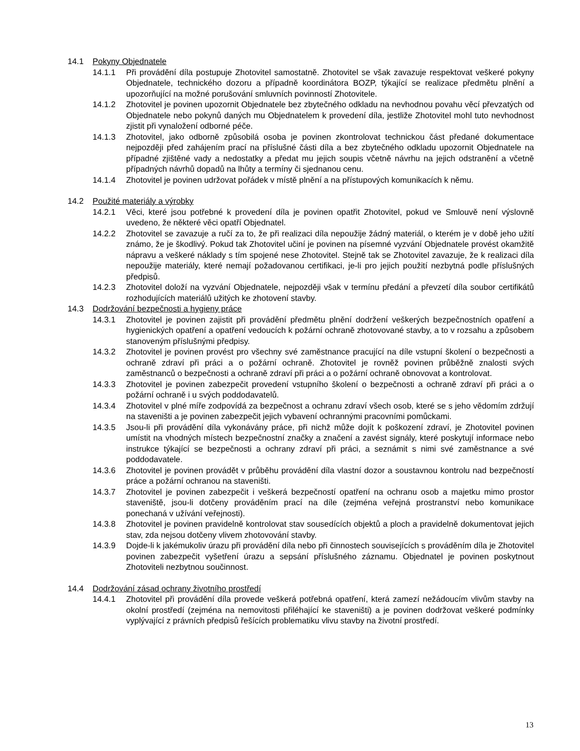14.1 Pokyny Objednatele
14.1.1 Při provádění díla postupuje Zhotovitel samostatně. Zhotovitel se však zavazuje respektovat veškeré pokyny Objednatele, technického dozoru a případně koordinátora BOZP, týkající se realizace předmětu plnění a upozorňující na možné porušování smluvních povinností Zhotovitele.
14.1.2 Zhotovitel je povinen upozornit Objednatele bez zbytečného odkladu na nevhodnou povahu věcí převzatých od Objednatele nebo pokynů daných mu Objednatelem k provedení díla, jestliže Zhotovitel mohl tuto nevhodnost zjistit při vynaložení odborné péče.
14.1.3 Zhotovitel, jako odborně způsobilá osoba je povinen zkontrolovat technickou část předané dokumentace nejpozději před zahájením prací na příslušné části díla a bez zbytečného odkladu upozornit Objednatele na případné zjištěné vady a nedostatky a předat mu jejich soupis včetně návrhu na jejich odstranění a včetně případných návrhů dopadů na lhůty a termíny či sjednanou cenu.
14.1.4 Zhotovitel je povinen udržovat pořádek v místě plnění a na přístupových komunikacích k němu.
14.2 Použité materiály a výrobky
14.2.1 Věci, které jsou potřebné k provedení díla je povinen opatřit Zhotovitel, pokud ve Smlouvě není výslovně uvedeno, že některé věci opatří Objednatel.
14.2.2 Zhotovitel se zavazuje a ručí za to, že při realizaci díla nepoužije žádný materiál, o kterém je v době jeho užití známo, že je škodlivý. Pokud tak Zhotovitel učiní je povinen na písemné vyzvání Objednatele provést okamžitě nápravu a veškeré náklady s tím spojené nese Zhotovitel. Stejně tak se Zhotovitel zavazuje, že k realizaci díla nepoužije materiály, které nemají požadovanou certifikaci, je-li pro jejich použití nezbytná podle příslušných předpisů.
14.2.3 Zhotovitel doloží na vyzvání Objednatele, nejpozději však v termínu předání a převzetí díla soubor certifikátů rozhodujících materiálů užitých ke zhotovení stavby.
14.3 Dodržování bezpečnosti a hygieny práce
14.3.1 Zhotovitel je povinen zajistit při provádění předmětu plnění dodržení veškerých bezpečnostních opatření a hygienických opatření a opatření vedoucích k požární ochraně zhotovované stavby, a to v rozsahu a způsobem stanoveným příslušnými předpisy.
14.3.2 Zhotovitel je povinen provést pro všechny své zaměstnance pracující na díle vstupní školení o bezpečnosti a ochraně zdraví při práci a o požární ochraně. Zhotovitel je rovněž povinen průběžně znalosti svých zaměstnanců o bezpečnosti a ochraně zdraví při práci a o požární ochraně obnovovat a kontrolovat.
14.3.3 Zhotovitel je povinen zabezpečit provedení vstupního školení o bezpečnosti a ochraně zdraví při práci a o požární ochraně i u svých poddodavatelů.
14.3.4 Zhotovitel v plné míře zodpovídá za bezpečnost a ochranu zdraví všech osob, které se s jeho vědomím zdržují na staveništi a je povinen zabezpečit jejich vybavení ochrannými pracovními pomůckami.
14.3.5 Jsou-li při provádění díla vykonávány práce, při nichž může dojít k poškození zdraví, je Zhotovitel povinen umístit na vhodných místech bezpečnostní značky a značení a zavést signály, které poskytují informace nebo instrukce týkající se bezpečnosti a ochrany zdraví při práci, a seznámit s nimi své zaměstnance a své poddodavatele.
14.3.6 Zhotovitel je povinen provádět v průběhu provádění díla vlastní dozor a soustavnou kontrolu nad bezpečností práce a požární ochranou na staveništi.
14.3.7 Zhotovitel je povinen zabezpečit i veškerá bezpečností opatření na ochranu osob a majetku mimo prostor staveniště, jsou-li dotčeny prováděním prací na díle (zejména veřejná prostranství nebo komunikace ponechaná v užívání veřejnosti).
14.3.8 Zhotovitel je povinen pravidelně kontrolovat stav sousedících objektů a ploch a pravidelně dokumentovat jejich stav, zda nejsou dotčeny vlivem zhotovování stavby.
14.3.9 Dojde-li k jakémukoliv úrazu při provádění díla nebo při činnostech souvisejících s prováděním díla je Zhotovitel povinen zabezpečit vyšetření úrazu a sepsání příslušného záznamu. Objednatel je povinen poskytnout Zhotoviteli nezbytnou součinnost.
14.4 Dodržování zásad ochrany životního prostředí
14.4.1 Zhotovitel při provádění díla provede veškerá potřebná opatření, která zamezí nežádoucím vlivům stavby na okolní prostředí (zejména na nemovitosti přiléhající ke staveništi) a je povinen dodržovat veškeré podmínky vyplývající z právních předpisů řešících problematiku vlivu stavby na životní prostředí.
13